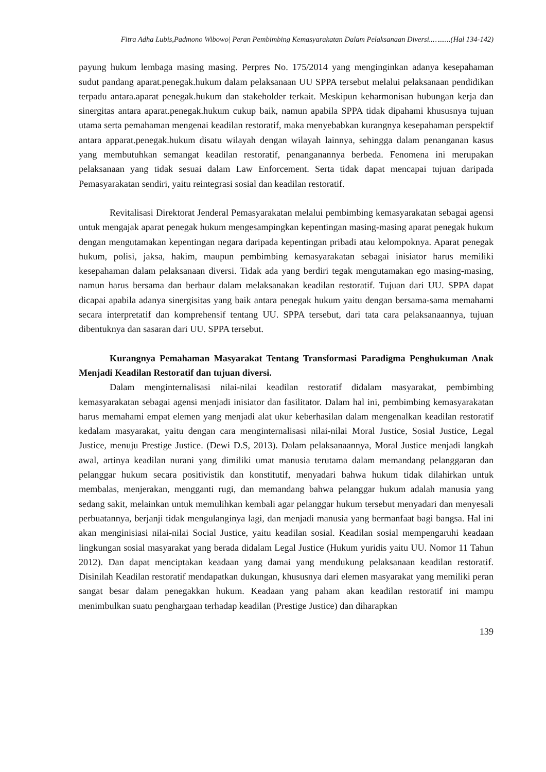Fitra Adha Lubis,Padmono Wibowo| Peran Pembimbing Kemasyarakatan Dalam Pelaksanaan Diversi..…......(Hal 134-142)
payung hukum lembaga masing masing. Perpres No. 175/2014 yang menginginkan adanya kesepahaman sudut pandang aparat.penegak.hukum dalam pelaksanaan UU SPPA tersebut melalui pelaksanaan pendidikan terpadu antara.aparat penegak.hukum dan stakeholder terkait. Meskipun keharmonisan hubungan kerja dan sinergitas antara aparat.penegak.hukum cukup baik, namun apabila SPPA tidak dipahami khususnya tujuan utama serta pemahaman mengenai keadilan restoratif, maka menyebabkan kurangnya kesepahaman perspektif antara apparat.penegak.hukum disatu wilayah dengan wilayah lainnya, sehingga dalam penanganan kasus yang membutuhkan semangat keadilan restoratif, penanganannya berbeda. Fenomena ini merupakan pelaksanaan yang tidak sesuai dalam Law Enforcement. Serta tidak dapat mencapai tujuan daripada Pemasyarakatan sendiri, yaitu reintegrasi sosial dan keadilan restoratif.
Revitalisasi Direktorat Jenderal Pemasyarakatan melalui pembimbing kemasyarakatan sebagai agensi untuk mengajak aparat penegak hukum mengesampingkan kepentingan masing-masing aparat penegak hukum dengan mengutamakan kepentingan negara daripada kepentingan pribadi atau kelompoknya. Aparat penegak hukum, polisi, jaksa, hakim, maupun pembimbing kemasyarakatan sebagai inisiator harus memiliki kesepahaman dalam pelaksanaan diversi. Tidak ada yang berdiri tegak mengutamakan ego masing-masing, namun harus bersama dan berbaur dalam melaksanakan keadilan restoratif. Tujuan dari UU. SPPA dapat dicapai apabila adanya sinergisitas yang baik antara penegak hukum yaitu dengan bersama-sama memahami secara interpretatif dan komprehensif tentang UU. SPPA tersebut, dari tata cara pelaksanaannya, tujuan dibentuknya dan sasaran dari UU. SPPA tersebut.
Kurangnya Pemahaman Masyarakat Tentang Transformasi Paradigma Penghukuman Anak Menjadi Keadilan Restoratif dan tujuan diversi.
Dalam menginternalisasi nilai-nilai keadilan restoratif didalam masyarakat, pembimbing kemasyarakatan sebagai agensi menjadi inisiator dan fasilitator. Dalam hal ini, pembimbing kemasyarakatan harus memahami empat elemen yang menjadi alat ukur keberhasilan dalam mengenalkan keadilan restoratif kedalam masyarakat, yaitu dengan cara menginternalisasi nilai-nilai Moral Justice, Sosial Justice, Legal Justice, menuju Prestige Justice. (Dewi D.S, 2013). Dalam pelaksanaannya, Moral Justice menjadi langkah awal, artinya keadilan nurani yang dimiliki umat manusia terutama dalam memandang pelanggaran dan pelanggar hukum secara positivistik dan konstitutif, menyadari bahwa hukum tidak dilahirkan untuk membalas, menjerakan, mengganti rugi, dan memandang bahwa pelanggar hukum adalah manusia yang sedang sakit, melainkan untuk memulihkan kembali agar pelanggar hukum tersebut menyadari dan menyesali perbuatannya, berjanji tidak mengulanginya lagi, dan menjadi manusia yang bermanfaat bagi bangsa. Hal ini akan menginisiasi nilai-nilai Social Justice, yaitu keadilan sosial. Keadilan sosial mempengaruhi keadaan lingkungan sosial masyarakat yang berada didalam Legal Justice (Hukum yuridis yaitu UU. Nomor 11 Tahun 2012). Dan dapat menciptakan keadaan yang damai yang mendukung pelaksanaan keadilan restoratif. Disinilah Keadilan restoratif mendapatkan dukungan, khususnya dari elemen masyarakat yang memiliki peran sangat besar dalam penegakkan hukum. Keadaan yang paham akan keadilan restoratif ini mampu menimbulkan suatu penghargaan terhadap keadilan (Prestige Justice) dan diharapkan
139